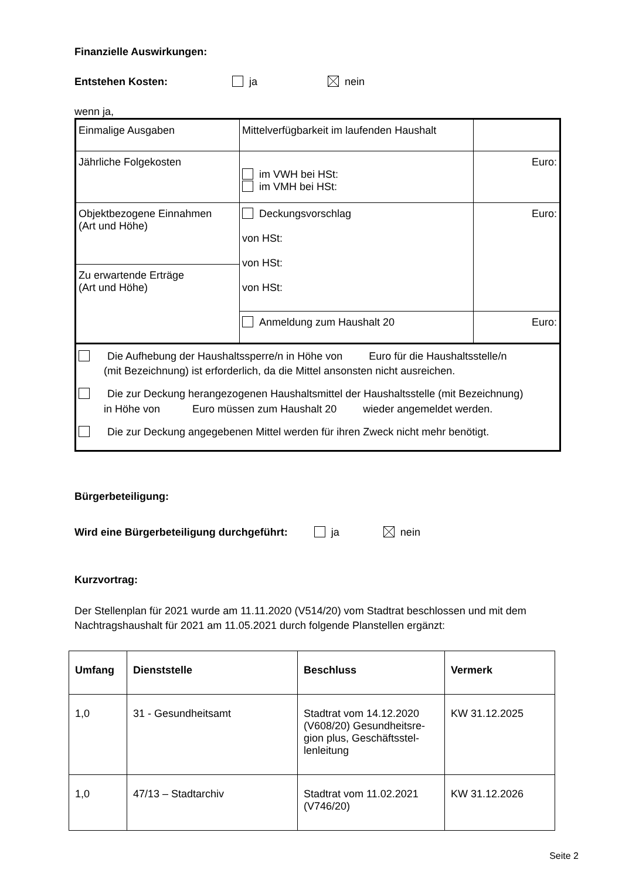Finanzielle Auswirkungen:
Entstehen Kosten: ja nein
wenn ja,
| Einmalige Ausgaben | Mittelverfügbarkeit im laufenden Haushalt | |
| Jährliche Folgekosten | im VWH bei HSt: im VMH bei HSt: | Euro: |
| Objektbezogene Einnahmen (Art und Höhe) | Deckungsvorschlag von HSt: von HSt: von HSt: | Euro: |
| Zu erwartende Erträge (Art und Höhe) | | |
| | Anmeldung zum Haushalt 20 | Euro: |
| Die Aufhebung der Haushaltssperre/n in Höhe von Euro für die Haushaltsstelle/n (mit Bezeichnung) ist erforderlich, da die Mittel ansonsten nicht ausreichen. Die zur Deckung herangezogenen Haushaltsmittel der Haushaltsstelle (mit Bezeichnung) in Höhe von Euro müssen zum Haushalt 20 wieder angemeldet werden. Die zur Deckung angegebenen Mittel werden für ihren Zweck nicht mehr benötigt. | | |
Bürgerbeteiligung:
Wird eine Bürgerbeteiligung durchgeführt: ja nein
Kurzvortrag:
Der Stellenplan für 2021 wurde am 11.11.2020 (V514/20) vom Stadtrat beschlossen und mit dem Nachtragshaushalt für 2021 am 11.05.2021 durch folgende Planstellen ergänzt:
| Umfang | Dienststelle | Beschluss | Vermerk |
| --- | --- | --- | --- |
| 1,0 | 31 - Gesundheitsamt | Stadtrat vom 14.12.2020 (V608/20) Gesundheitsre-gion plus, Geschäftsstel-lenleitung | KW 31.12.2025 |
| 1,0 | 47/13 – Stadtarchiv | Stadtrat vom 11.02.2021 (V746/20) | KW 31.12.2026 |
Seite 2